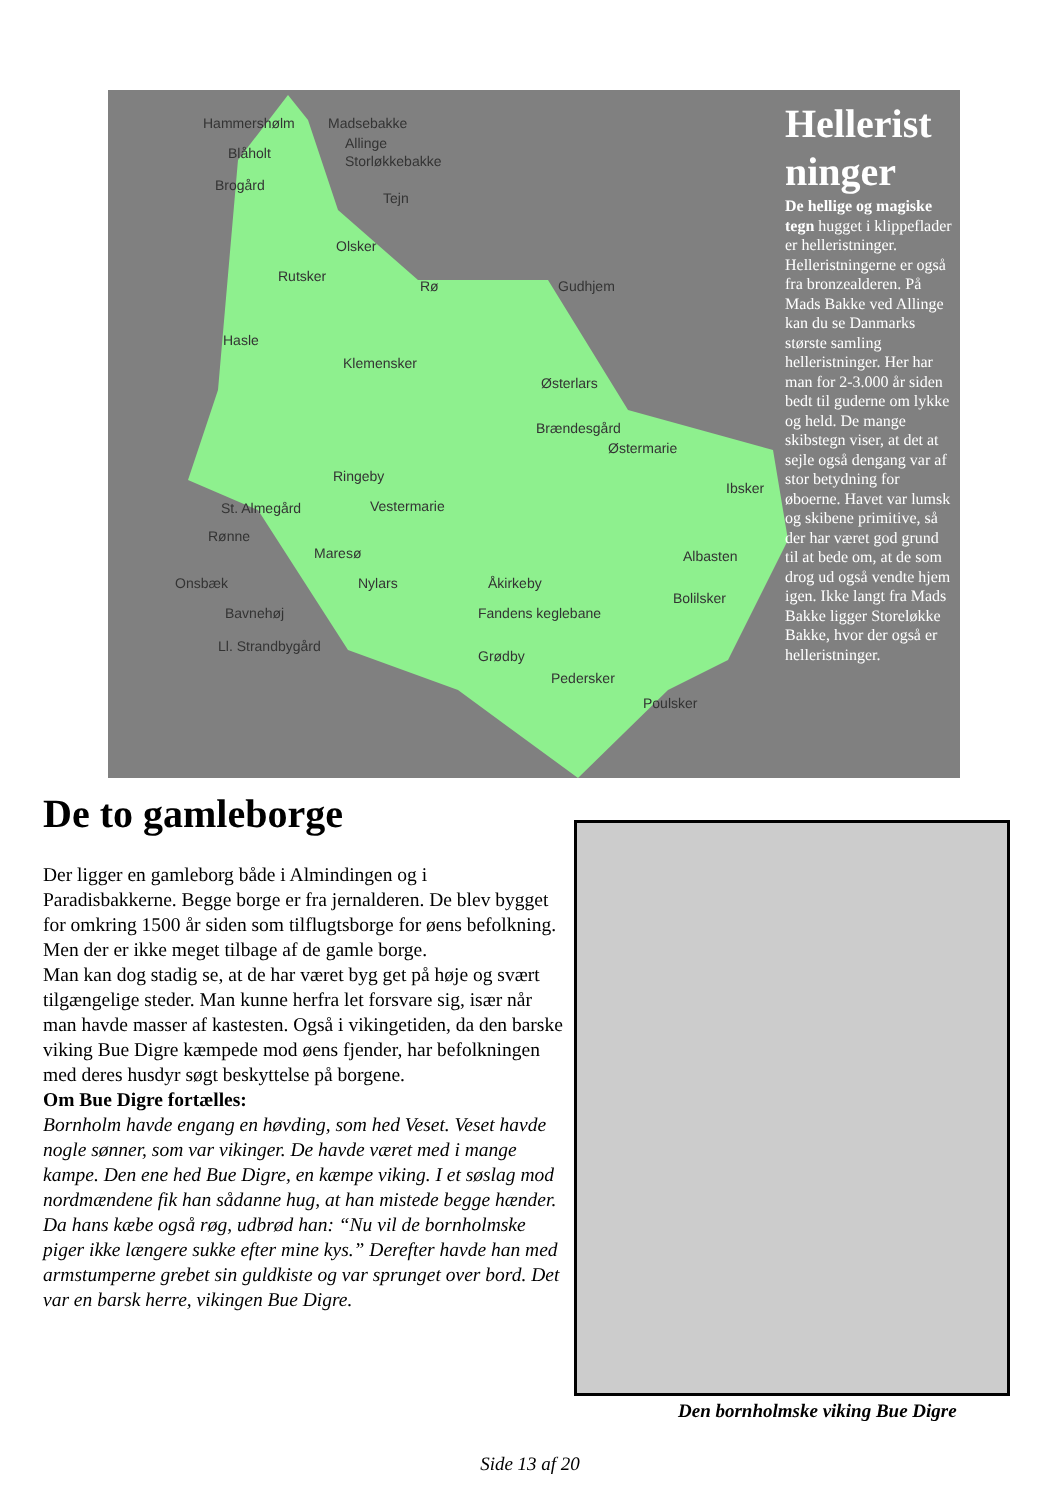Hammershølm Madsebakke
Allinge
Blåholt Storløkkebakke
Brogård
Tejn
Olsker
Rutsker
Rø Gudhjem
Hasle
Klemensker
Østerlars
Brændesgård
Østermarie
Ringeby
Ibsker
St. Almegård Vestermarie
Rønne
Maresø Albasten
Onsbæk Nylars Åkirkeby
Bolilsker
Bavnehøj Fandens keglebane
Ll. Strandbygård
Grødby
Pedersker
Poulsker
Hellerist ninger
De hellige og magiske tegn hugget i klippeflader er helleristninger. Helleristningerne er også fra bronzealderen. På Mads Bakke ved Allinge kan du se Danmarks største samling helleristninger. Her har man for 2-3.000 år siden bedt til guderne om lykke og held. De mange skibstegn viser, at det at sejle også dengang var af stor betydning for øboerne. Havet var lumsk og skibene primitive, så der har været god grund til at bede om, at de som drog ud også vendte hjem igen. Ikke langt fra Mads Bakke ligger Storeløkke Bakke, hvor der også er helleristninger.
De to gamleborge
Der ligger en gamleborg både i Almindingen og i Paradisbakkerne. Begge borge er fra jernalderen. De blev bygget for omkring 1500 år siden som tilflugtsborge for øens befolkning.
Men der er ikke meget tilbage af de gamle borge.
Man kan dog stadig se, at de har været byg get på høje og svært tilgængelige steder. Man kunne herfra let forsvare sig, især når man havde masser af kastesten. Også i vikingetiden, da den barske viking Bue Digre kæmpede mod øens fjender, har befolkningen med deres husdyr søgt beskyttelse på borgene.
Om Bue Digre fortælles:
Bornholm havde engang en høvding, som hed Veset. Veset havde nogle sønner, som var vikinger. De havde været med i mange kampe. Den ene hed Bue Digre, en kæmpe viking. I et søslag mod nordmændene fik han sådanne hug, at han mistede begge hænder. Da hans kæbe også røg, udbrød han: “Nu vil de bornholmske piger ikke længere sukke efter mine kys.” Derefter havde han med armstumperne grebet sin guldkiste og var sprunget over bord. Det var en barsk herre, vikingen Bue Digre.
Den bornholmske viking Bue Digre
Side 13 af 20